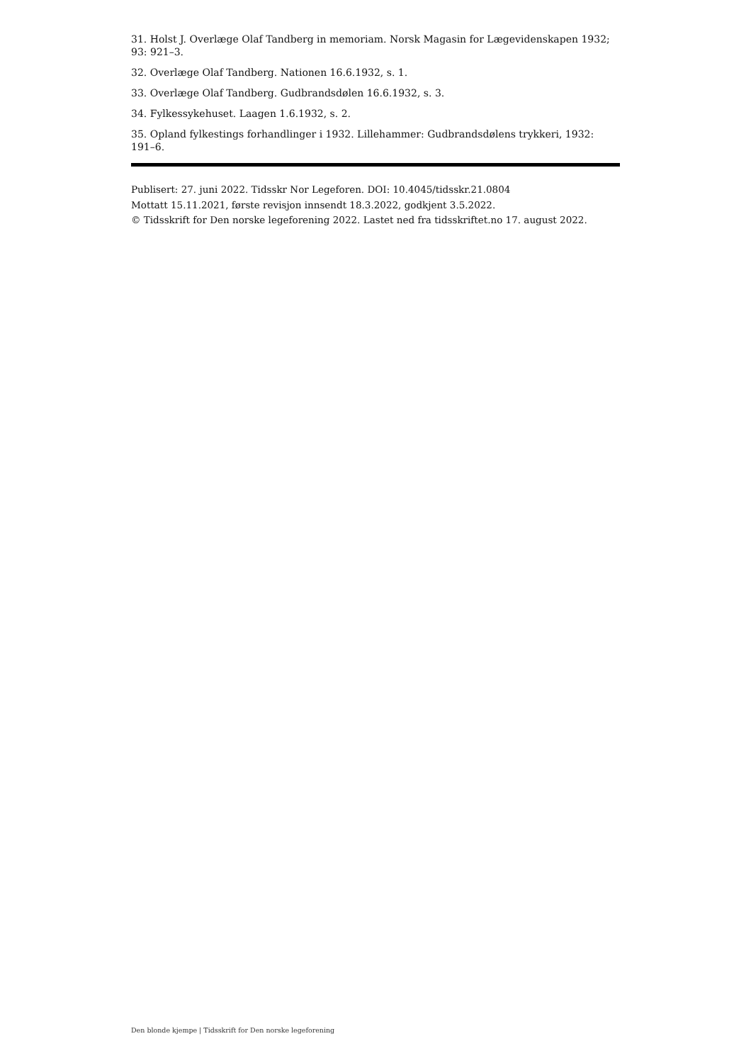31. Holst J. Overlæge Olaf Tandberg in memoriam. Norsk Magasin for Lægevidenskapen 1932; 93: 921–3.
32. Overlæge Olaf Tandberg. Nationen 16.6.1932, s. 1.
33. Overlæge Olaf Tandberg. Gudbrandsdølen 16.6.1932, s. 3.
34. Fylkessykehuset. Laagen 1.6.1932, s. 2.
35. Opland fylkestings forhandlinger i 1932. Lillehammer: Gudbrandsdølens trykkeri, 1932: 191–6.
Publisert: 27. juni 2022. Tidsskr Nor Legeforen. DOI: 10.4045/tidsskr.21.0804
Mottatt 15.11.2021, første revisjon innsendt 18.3.2022, godkjent 3.5.2022.
© Tidsskrift for Den norske legeforening 2022. Lastet ned fra tidsskriftet.no 17. august 2022.
Den blonde kjempe | Tidsskrift for Den norske legeforening